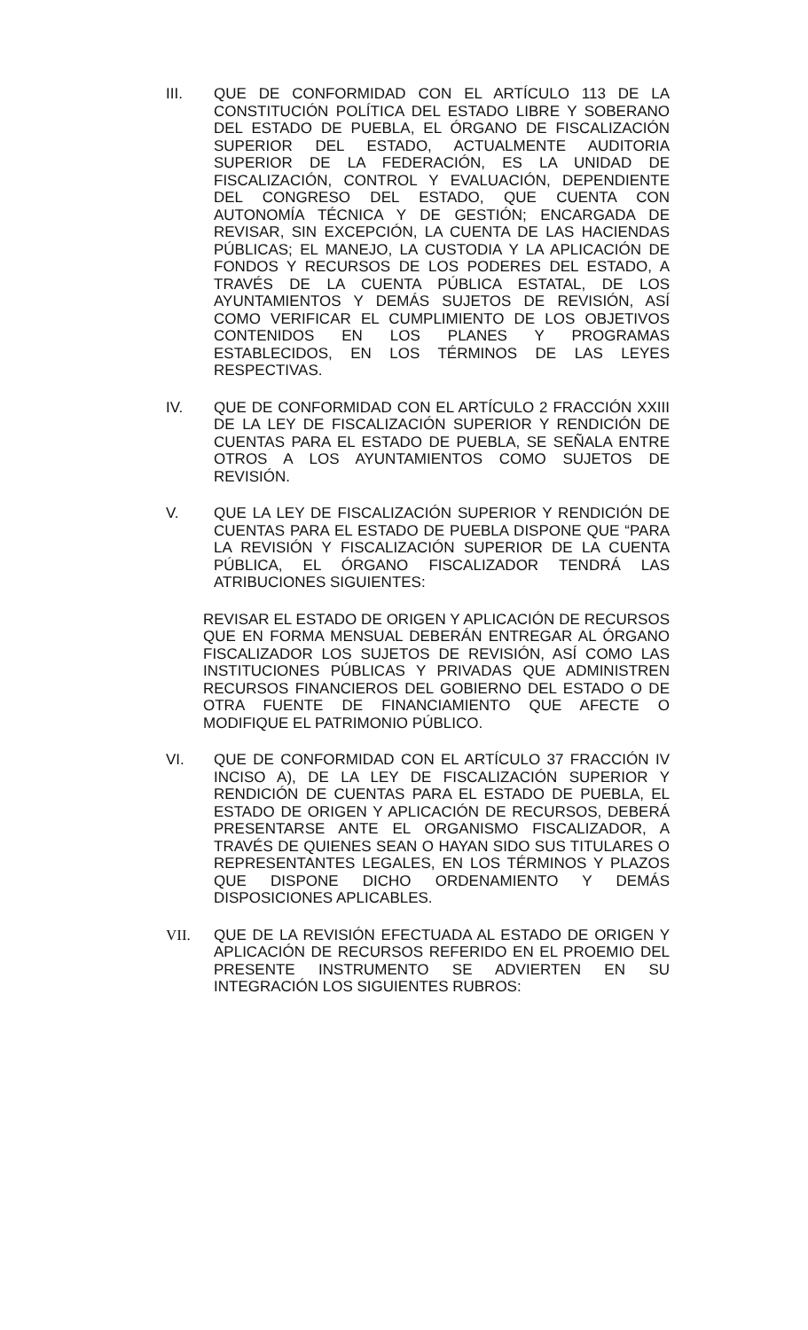III. QUE DE CONFORMIDAD CON EL ARTÍCULO 113 DE LA CONSTITUCIÓN POLÍTICA DEL ESTADO LIBRE Y SOBERANO DEL ESTADO DE PUEBLA, EL ÓRGANO DE FISCALIZACIÓN SUPERIOR DEL ESTADO, ACTUALMENTE AUDITORIA SUPERIOR DE LA FEDERACIÓN, ES LA UNIDAD DE FISCALIZACIÓN, CONTROL Y EVALUACIÓN, DEPENDIENTE DEL CONGRESO DEL ESTADO, QUE CUENTA CON AUTONOMÍA TÉCNICA Y DE GESTIÓN; ENCARGADA DE REVISAR, SIN EXCEPCIÓN, LA CUENTA DE LAS HACIENDAS PÚBLICAS; EL MANEJO, LA CUSTODIA Y LA APLICACIÓN DE FONDOS Y RECURSOS DE LOS PODERES DEL ESTADO, A TRAVÉS DE LA CUENTA PÚBLICA ESTATAL, DE LOS AYUNTAMIENTOS Y DEMÁS SUJETOS DE REVISIÓN, ASÍ COMO VERIFICAR EL CUMPLIMIENTO DE LOS OBJETIVOS CONTENIDOS EN LOS PLANES Y PROGRAMAS ESTABLECIDOS, EN LOS TÉRMINOS DE LAS LEYES RESPECTIVAS.
IV. QUE DE CONFORMIDAD CON EL ARTÍCULO 2 FRACCIÓN XXIII DE LA LEY DE FISCALIZACIÓN SUPERIOR Y RENDICIÓN DE CUENTAS PARA EL ESTADO DE PUEBLA, SE SEÑALA ENTRE OTROS A LOS AYUNTAMIENTOS COMO SUJETOS DE REVISIÓN.
V. QUE LA LEY DE FISCALIZACIÓN SUPERIOR Y RENDICIÓN DE CUENTAS PARA EL ESTADO DE PUEBLA DISPONE QUE “PARA LA REVISIÓN Y FISCALIZACIÓN SUPERIOR DE LA CUENTA PÚBLICA, EL ÓRGANO FISCALIZADOR TENDRÁ LAS ATRIBUCIONES SIGUIENTES:
REVISAR EL ESTADO DE ORIGEN Y APLICACIÓN DE RECURSOS QUE EN FORMA MENSUAL DEBERÁN ENTREGAR AL ÓRGANO FISCALIZADOR LOS SUJETOS DE REVISIÓN, ASÍ COMO LAS INSTITUCIONES PÚBLICAS Y PRIVADAS QUE ADMINISTREN RECURSOS FINANCIEROS DEL GOBIERNO DEL ESTADO O DE OTRA FUENTE DE FINANCIAMIENTO QUE AFECTE O MODIFIQUE EL PATRIMONIO PÚBLICO.
VI. QUE DE CONFORMIDAD CON EL ARTÍCULO 37 FRACCIÓN IV INCISO A), DE LA LEY DE FISCALIZACIÓN SUPERIOR Y RENDICIÓN DE CUENTAS PARA EL ESTADO DE PUEBLA, EL ESTADO DE ORIGEN Y APLICACIÓN DE RECURSOS, DEBERÁ PRESENTARSE ANTE EL ORGANISMO FISCALIZADOR, A TRAVÉS DE QUIENES SEAN O HAYAN SIDO SUS TITULARES O REPRESENTANTES LEGALES, EN LOS TÉRMINOS Y PLAZOS QUE DISPONE DICHO ORDENAMIENTO Y DEMÁS DISPOSICIONES APLICABLES.
VII. QUE DE LA REVISIÓN EFECTUADA AL ESTADO DE ORIGEN Y APLICACIÓN DE RECURSOS REFERIDO EN EL PROEMIO DEL PRESENTE INSTRUMENTO SE ADVIERTEN EN SU INTEGRACIÓN LOS SIGUIENTES RUBROS: